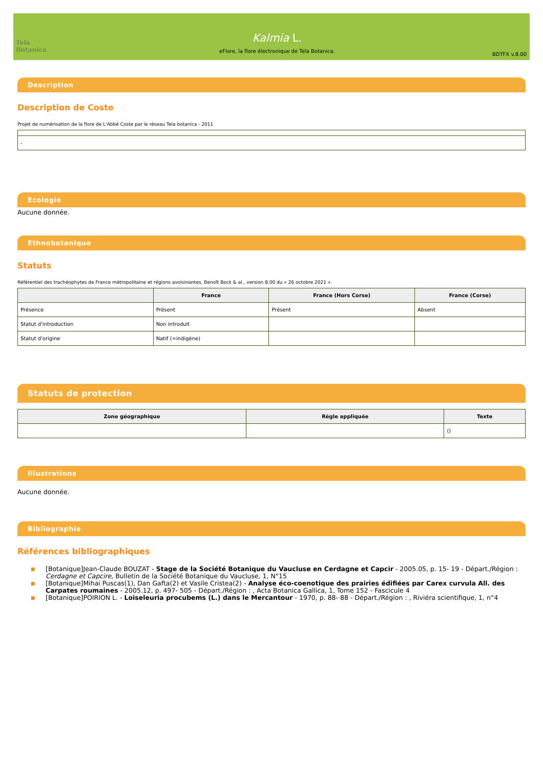Tela Botanica
Kalmia L.
eFlore, la flore électronique de Tela Botanica.
BDTFX v.8.00
Description
Description de Coste
Projet de numérisation de la flore de L'Abbé Coste par le réseau Tela botanica - 2011
| - |
Ecologie
Aucune donnée.
Ethnobotanique
Statuts
Référentiel des trachéophytes de France métropolitaine et régions avoisinantes, Benoît Bock & al., version 8.00 du « 26 octobre 2021 ».
| | France | France (Hors Corse) | France (Corse) |
| --- | --- | --- | --- |
| Présence | Présent | Présent | Absent |
| Statut d'introduction | Non introduit | | |
| Statut d'origine | Natif (=indigène) | | |
Statuts de protection
| Zone géographique | Règle appliquée | Texte |
| --- | --- | --- |
| | | () |
Illustrations
Aucune donnée.
Bibliographie
Références bibliographiques
■ [Botanique]Jean-Claude BOUZAT - Stage de la Société Botanique du Vaucluse en Cerdagne et Capcir - 2005.05, p. 15- 19 - Départ./Région : Cerdagne et Capcire, Bulletin de la Société Botanique du Vaucluse, 1, N°15
■ [Botanique]Mihai Puscas(1), Dan Gafta(2) et Vasile Cristea(2) - Analyse éco-coenotique des prairies édifiées par Carex curvula All. des Carpates roumaines - 2005.12, p. 497- 505 - Départ./Région : , Acta Botanica Gallica, 1, Tome 152 - Fascicule 4
■ [Botanique]POIRION L. - Loiseleuria procubems (L.) dans le Mercantour - 1970, p. 88- 88 - Départ./Région : , Riviéra scientifique, 1, n°4